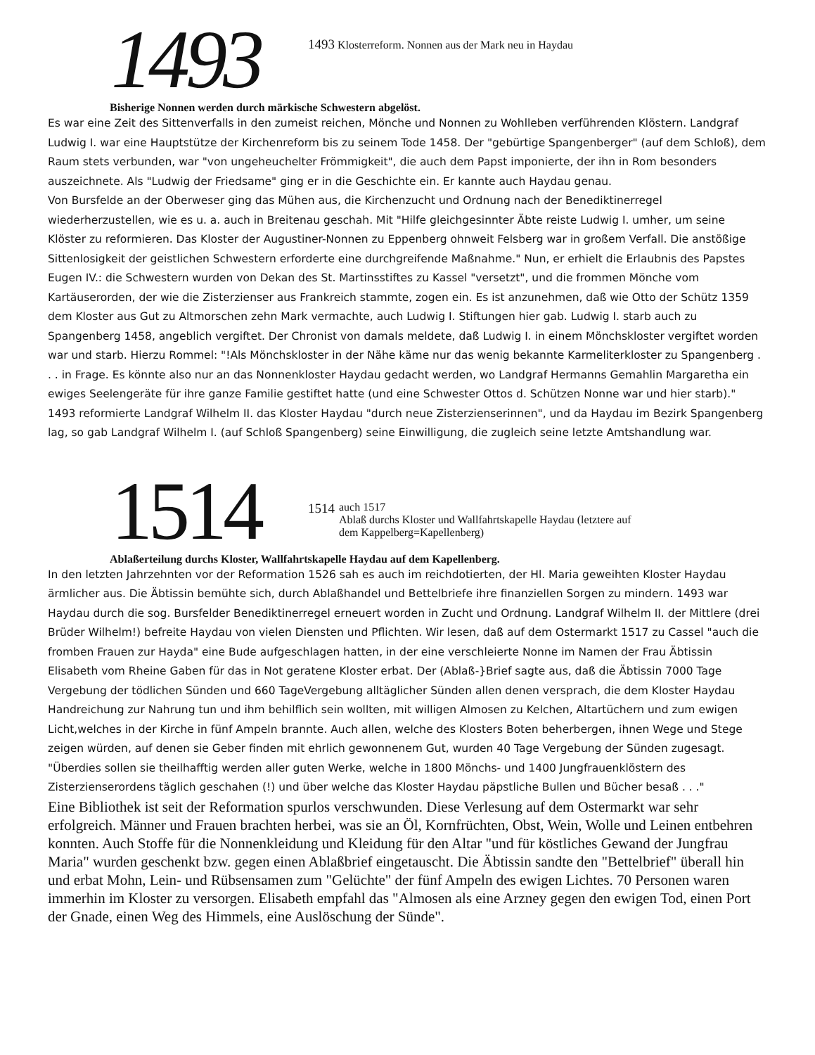1493
1493 Klosterreform. Nonnen aus der Mark neu in Haydau
Bisherige Nonnen werden durch märkische Schwestern abgelöst.
Es war eine Zeit des Sittenverfalls in den zumeist reichen, Mönche und Nonnen zu Wohlleben verführenden Klöstern. Landgraf Ludwig I. war eine Hauptstütze der Kirchenreform bis zu seinem Tode 1458. Der "gebürtige Spangenberger" (auf dem Schloß), dem Raum stets verbunden, war "von ungeheuchelter Frömmigkeit", die auch dem Papst imponierte, der ihn in Rom besonders auszeichnete. Als "Ludwig der Friedsame" ging er in die Geschichte ein. Er kannte auch Haydau genau.
Von Bursfelde an der Oberweser ging das Mühen aus, die Kirchenzucht und Ordnung nach der Benediktinerregel wiederherzustellen, wie es u. a. auch in Breitenau geschah. Mit "Hilfe gleichgesinnter Äbte reiste Ludwig I. umher, um seine Klöster zu reformieren. Das Kloster der Augustiner-Nonnen zu Eppenberg ohnweit Felsberg war in großem Verfall. Die anstößige Sittenlosigkeit der geistlichen Schwestern erforderte eine durchgreifende Maßnahme." Nun, er erhielt die Erlaubnis des Papstes Eugen IV.: die Schwestern wurden von Dekan des St. Martinsstiftes zu Kassel "versetzt", und die frommen Mönche vom Kartäuserorden, der wie die Zisterzienser aus Frankreich stammte, zogen ein. Es ist anzunehmen, daß wie Otto der Schütz 1359 dem Kloster aus Gut zu Altmorschen zehn Mark vermachte, auch Ludwig I. Stiftungen hier gab. Ludwig I. starb auch zu Spangenberg 1458, angeblich vergiftet. Der Chronist von damals meldete, daß Ludwig I. in einem Mönchskloster vergiftet worden war und starb. Hierzu Rommel: "!Als Mönchskloster in der Nähe käme nur das wenig bekannte Karmeliterkloster zu Spangenberg . . . in Frage. Es könnte also nur an das Nonnenkloster Haydau gedacht werden, wo Landgraf Hermanns Gemahlin Margaretha ein ewiges Seelengeräte für ihre ganze Familie gestiftet hatte (und eine Schwester Ottos d. Schützen Nonne war und hier starb)."
1493 reformierte Landgraf Wilhelm II. das Kloster Haydau "durch neue Zisterzienserinnen", und da Haydau im Bezirk Spangenberg lag, so gab Landgraf Wilhelm I. (auf Schloß Spangenberg) seine Einwilligung, die zugleich seine letzte Amtshandlung war.
1514
1514
auch 1517
Ablaß durchs Kloster und Wallfahrtskapelle Haydau (letztere auf
dem Kappelberg=Kapellenberg)
Ablaßerteilung durchs Kloster, Wallfahrtskapelle Haydau auf dem Kapellenberg.
In den letzten Jahrzehnten vor der Reformation 1526 sah es auch im reichdotierten, der Hl. Maria geweihten Kloster Haydau ärmlicher aus. Die Äbtissin bemühte sich, durch Ablaßhandel und Bettelbriefe ihre finanziellen Sorgen zu mindern. 1493 war Haydau durch die sog. Bursfelder Benediktinerregel erneuert worden in Zucht und Ordnung. Landgraf Wilhelm II. der Mittlere (drei Brüder Wilhelm!) befreite Haydau von vielen Diensten und Pflichten. Wir lesen, daß auf dem Ostermarkt 1517 zu Cassel "auch die fromben Frauen zur Hayda" eine Bude aufgeschlagen hatten, in der eine verschleierte Nonne im Namen der Frau Äbtissin Elisabeth vom Rheine Gaben für das in Not geratene Kloster erbat. Der (Ablaß-}Brief sagte aus, daß die Äbtissin 7000 Tage Vergebung der tödlichen Sünden und 660 TageVergebung alltäglicher Sünden allen denen versprach, die dem Kloster Haydau Handreichung zur Nahrung tun und ihm behilflich sein wollten, mit willigen Almosen zu Kelchen, Altartüchern und zum ewigen Licht,welches in der Kirche in fünf Ampeln brannte. Auch allen, welche des Klosters Boten beherbergen, ihnen Wege und Stege zeigen würden, auf denen sie Geber finden mit ehrlich gewonnenem Gut, wurden 40 Tage Vergebung der Sünden zugesagt. "Überdies sollen sie theilhafftig werden aller guten Werke, welche in 1800 Mönchs- und 1400 Jungfrauenklöstern des Zisterzienserordens täglich geschahen (!) und über welche das Kloster Haydau päpstliche Bullen und Bücher besaß . . ."
Eine Bibliothek ist seit der Reformation spurlos verschwunden. Diese Verlesung auf dem Ostermarkt war sehr erfolgreich. Männer und Frauen brachten herbei, was sie an Öl, Kornfrüchten, Obst, Wein, Wolle und Leinen entbehren konnten. Auch Stoffe für die Nonnenkleidung und Kleidung für den Altar "und für köstliches Gewand der Jungfrau Maria" wurden geschenkt bzw. gegen einen Ablaßbrief eingetauscht. Die Äbtissin sandte den "Bettelbrief" überall hin und erbat Mohn, Lein- und Rübsensamen zum "Gelüchte" der fünf Ampeln des ewigen Lichtes. 70 Personen waren immerhin im Kloster zu versorgen. Elisabeth empfahl das "Almosen als eine Arzney gegen den ewigen Tod, einen Port der Gnade, einen Weg des Himmels, eine Auslöschung der Sünde".